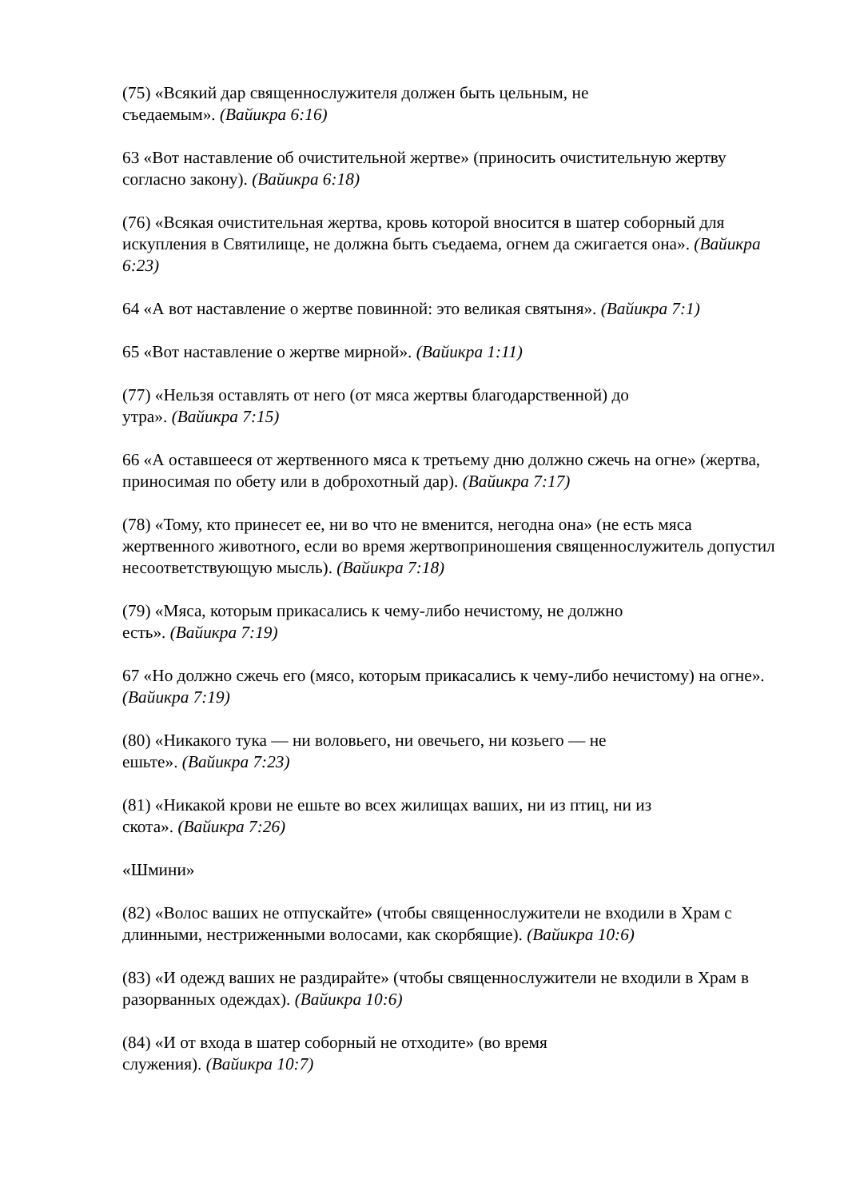(75) «Всякий дар священнослужителя должен быть цельным, не
съедаемым». (Вайикра 6:16)
63 «Вот наставление об очистительной жертве» (приносить очистительную жертву согласно закону). (Вайикра 6:18)
(76) «Всякая очистительная жертва, кровь которой вносится в шатер соборный для искупления в Святилище, не должна быть съедаема, огнем да сжигается она». (Вайикра 6:23)
64 «А вот наставление о жертве повинной: это великая святыня». (Вайикра 7:1)
65 «Вот наставление о жертве мирной». (Вайикра 1:11)
(77) «Нельзя оставлять от него (от мяса жертвы благодарственной) до
утра». (Вайикра 7:15)
66 «А оставшееся от жертвенного мяса к третьему дню должно сжечь на огне» (жертва, приносимая по обету или в доброхотный дар). (Вайикра 7:17)
(78) «Тому, кто принесет ее, ни во что не вменится, негодна она» (не есть мяса жертвенного животного, если во время жертвоприношения священнослужитель допустил несоответствующую мысль). (Вайикра 7:18)
(79) «Мяса, которым прикасались к чему-либо нечистому, не должно
есть». (Вайикра 7:19)
67 «Но должно сжечь его (мясо, которым прикасались к чему-либо нечистому) на огне». (Вайикра 7:19)
(80) «Никакого тука — ни воловьего, ни овечьего, ни козьего — не
ешьте». (Вайикра 7:23)
(81) «Никакой крови не ешьте во всех жилищах ваших, ни из птиц, ни из
скота». (Вайикра 7:26)
«Шмини»
(82) «Волос ваших не отпускайте» (чтобы священнослужители не входили в Храм с длинными, нестриженными волосами, как скорбящие). (Вайикра 10:6)
(83) «И одежд ваших не раздирайте» (чтобы священнослужители не входили в Храм в разорванных одеждах). (Вайикра 10:6)
(84) «И от входа в шатер соборный не отходите» (во время
служения). (Вайикра 10:7)